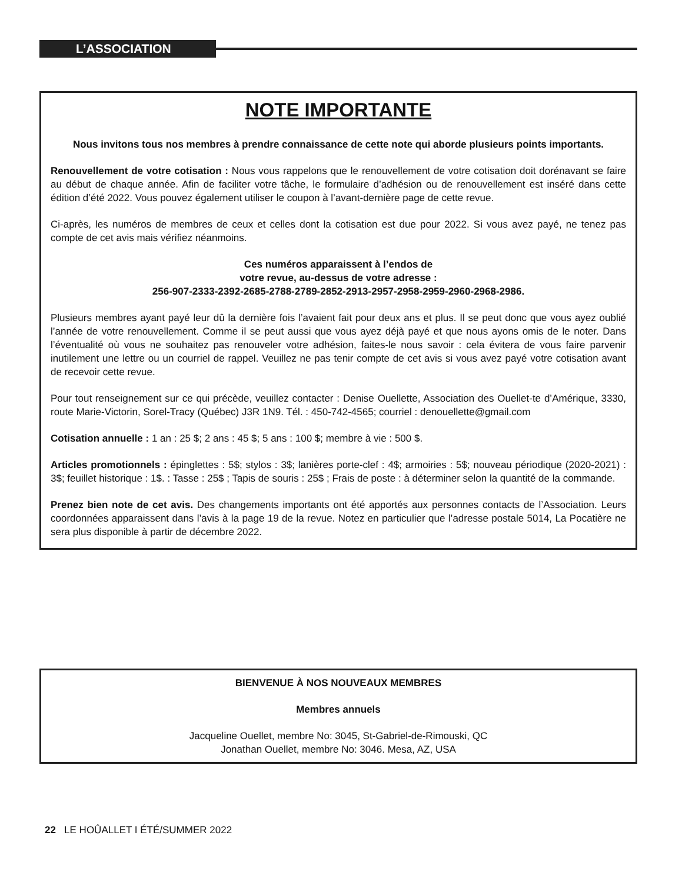L’ASSOCIATION
NOTE IMPORTANTE
Nous invitons tous nos membres à prendre connaissance de cette note qui aborde plusieurs points importants.
Renouvellement de votre cotisation : Nous vous rappelons que le renouvellement de votre cotisation doit dorénavant se faire au début de chaque année. Afin de faciliter votre tâche, le formulaire d’adhésion ou de renouvellement est inséré dans cette édition d’été 2022. Vous pouvez également utiliser le coupon à l’avant-dernière page de cette revue.
Ci-après, les numéros de membres de ceux et celles dont la cotisation est due pour 2022. Si vous avez payé, ne tenez pas compte de cet avis mais vérifiez néanmoins.
Ces numéros apparaissent à l’endos de
votre revue, au-dessus de votre adresse :
256-907-2333-2392-2685-2788-2789-2852-2913-2957-2958-2959-2960-2968-2986.
Plusieurs membres ayant payé leur dû la dernière fois l’avaient fait pour deux ans et plus. Il se peut donc que vous ayez oublié l’année de votre renouvellement. Comme il se peut aussi que vous ayez déjà payé et que nous ayons omis de le noter. Dans l’éventualité où vous ne souhaitez pas renouveler votre adhésion, faites-le nous savoir : cela évitera de vous faire parvenir inutilement une lettre ou un courriel de rappel. Veuillez ne pas tenir compte de cet avis si vous avez payé votre cotisation avant de recevoir cette revue.
Pour tout renseignement sur ce qui précède, veuillez contacter : Denise Ouellette, Association des Ouellet-te d’Amérique, 3330, route Marie-Victorin, Sorel-Tracy (Québec) J3R 1N9. Tél. : 450-742-4565; courriel : denouellette@gmail.com
Cotisation annuelle : 1 an : 25 $; 2 ans : 45 $; 5 ans : 100 $; membre à vie : 500 $.
Articles promotionnels : épinglettes : 5$; stylos : 3$; lanières porte-clef : 4$; armoiries : 5$; nouveau périodique (2020-2021) : 3$; feuillet historique : 1$. : Tasse : 25$ ; Tapis de souris : 25$ ; Frais de poste : à déterminer selon la quantité de la commande.
Prenez bien note de cet avis. Des changements importants ont été apportés aux personnes contacts de l’Association. Leurs coordonnées apparaissent dans l’avis à la page 19 de la revue. Notez en particulier que l’adresse postale 5014, La Pocatière ne sera plus disponible à partir de décembre 2022.
BIENVENUE À NOS NOUVEAUX MEMBRES
Membres annuels
Jacqueline Ouellet, membre No: 3045, St-Gabriel-de-Rimouski, QC
Jonathan Ouellet, membre No: 3046. Mesa, AZ, USA
22 LE HOÛALLET I ÉTÉ/SUMMER 2022